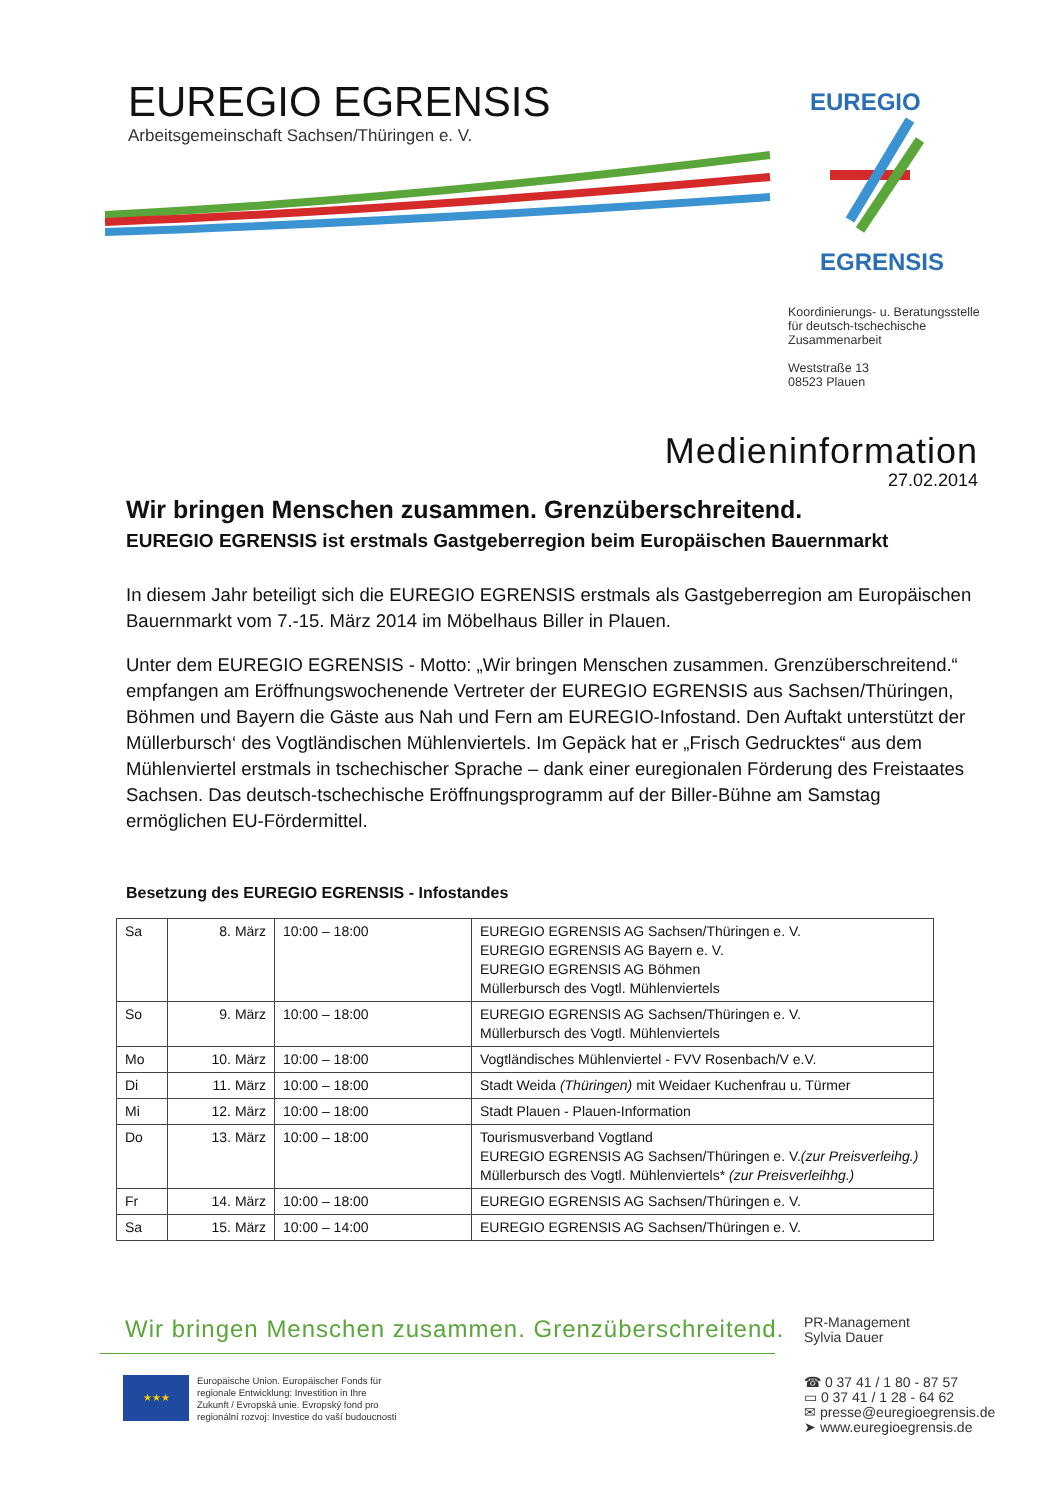EUREGIO EGRENSIS
Arbeitsgemeinschaft Sachsen/Thüringen e. V.
EUREGIO
EGRENSIS
Koordinierungs- u. Beratungsstelle
für deutsch-tschechische
Zusammenarbeit
Weststraße 13
08523 Plauen
Medieninformation
27.02.2014
Wir bringen Menschen zusammen. Grenzüberschreitend.
EUREGIO EGRENSIS ist erstmals Gastgeberregion beim Europäischen Bauernmarkt
In diesem Jahr beteiligt sich die EUREGIO EGRENSIS erstmals als Gastgeberregion am Europäischen Bauernmarkt vom 7.-15. März 2014 im Möbelhaus Biller in Plauen.
Unter dem EUREGIO EGRENSIS - Motto: „Wir bringen Menschen zusammen. Grenzüberschreitend.“ empfangen am Eröffnungswochenende Vertreter der EUREGIO EGRENSIS aus Sachsen/Thüringen, Böhmen und Bayern die Gäste aus Nah und Fern am EUREGIO-Infostand. Den Auftakt unterstützt der Müllerbursch‘ des Vogtländischen Mühlenviertels. Im Gepäck hat er „Frisch Gedrucktes“ aus dem Mühlenviertel erstmals in tschechischer Sprache – dank einer euregionalen Förderung des Freistaates Sachsen. Das deutsch-tschechische Eröffnungsprogramm auf der Biller-Bühne am Samstag ermöglichen EU-Fördermittel.
Besetzung des EUREGIO EGRENSIS - Infostandes
| Sa | 8. März | 10:00 – 18:00 | EUREGIO EGRENSIS AG Sachsen/Thüringen e. V. EUREGIO EGRENSIS AG Bayern e. V. EUREGIO EGRENSIS AG Böhmen Müllerbursch des Vogtl. Mühlenviertels |
| So | 9. März | 10:00 – 18:00 | EUREGIO EGRENSIS AG Sachsen/Thüringen e. V. Müllerbursch des Vogtl. Mühlenviertels |
| Mo | 10. März | 10:00 – 18:00 | Vogtländisches Mühlenviertel - FVV Rosenbach/V e.V. |
| Di | 11. März | 10:00 – 18:00 | Stadt Weida (Thüringen) mit Weidaer Kuchenfrau u. Türmer |
| Mi | 12. März | 10:00 – 18:00 | Stadt Plauen - Plauen-Information |
| Do | 13. März | 10:00 – 18:00 | Tourismusverband Vogtland EUREGIO EGRENSIS AG Sachsen/Thüringen e. V. (zur Preisverleihg.) Müllerbursch des Vogtl. Mühlenviertels* (zur Preisverleihhg.) |
| Fr | 14. März | 10:00 – 18:00 | EUREGIO EGRENSIS AG Sachsen/Thüringen e. V. |
| Sa | 15. März | 10:00 – 14:00 | EUREGIO EGRENSIS AG Sachsen/Thüringen e. V. |
Wir bringen Menschen zusammen. Grenzüberschreitend.
★★★
Europäische Union. Europäischer Fonds für
regionale Entwicklung: Investition in Ihre
Zukunft / Evropská unie. Evropský fond pro
regionální rozvoj: Investice do vaší budoucnosti
PR-Management
Sylvia Dauer
☎ 0 37 41 / 1 80 - 87 57
▭ 0 37 41 / 1 28 - 64 62
✉ presse@euregioegrensis.de
➤ www.euregioegrensis.de